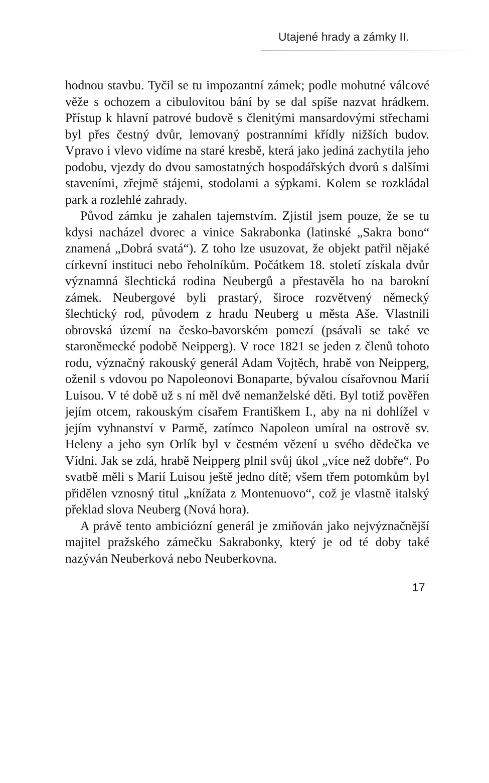Utajené hrady a zámky II.
hodnou stavbu. Tyčil se tu impozantní zámek; podle mohutné válcové věže s ochozem a cibulovitou bání by se dal spíše nazvat hrádkem. Přístup k hlavní patrové budově s členitými mansardovými střechami byl přes čestný dvůr, lemovaný postranními křídly nižších budov. Vpravo i vlevo vidíme na staré kresbě, která jako jediná zachytila jeho podobu, vjezdy do dvou samostatných hospodářských dvorů s dalšími staveními, zřejmě stájemi, stodolami a sýpkami. Kolem se rozkládal park a rozlehlé zahrady.
Původ zámku je zahalen tajemstvím. Zjistil jsem pouze, že se tu kdysi nacházel dvorec a vinice Sakrabonka (latinské „Sakra bono“ znamená „Dobrá svatá“). Z toho lze usuzovat, že objekt patřil nějaké církevní instituci nebo řeholníkům. Počátkem 18. století získala dvůr významná šlechtická rodina Neubergů a přestavěla ho na barokní zámek. Neubergové byli prastarý, široce rozvětvený německý šlechtický rod, původem z hradu Neuberg u města Aše. Vlastnili obrovská území na česko-bavorském pomezí (psávali se také ve staroněmecké podobě Neipperg). V roce 1821 se jeden z členů tohoto rodu, význačný rakouský generál Adam Vojtěch, hrabě von Neipperg, oženil s vdovou po Napoleonovi Bonaparte, bývalou císařovnou Marií Luisou. V té době už s ní měl dvě nemanželské děti. Byl totiž pověřen jejím otcem, rakouským císařem Františkem I., aby na ni dohlížel v jejím vyhnanství v Parmě, zatímco Napoleon umíral na ostrově sv. Heleny a jeho syn Orlík byl v čestném vězení u svého dědečka ve Vídni. Jak se zdá, hrabě Neipperg plnil svůj úkol „více než dobře“. Po svatbě měli s Marií Luisou ještě jedno dítě; všem třem potomkům byl přidělen vznosný titul „knížata z Montenuovo“, což je vlastně italský překlad slova Neuberg (Nová hora).
A právě tento ambiciózní generál je zmiňován jako nejvýznačnější majitel pražského zámečku Sakrabonky, který je od té doby také nazýván Neuberková nebo Neuberkovna.
17